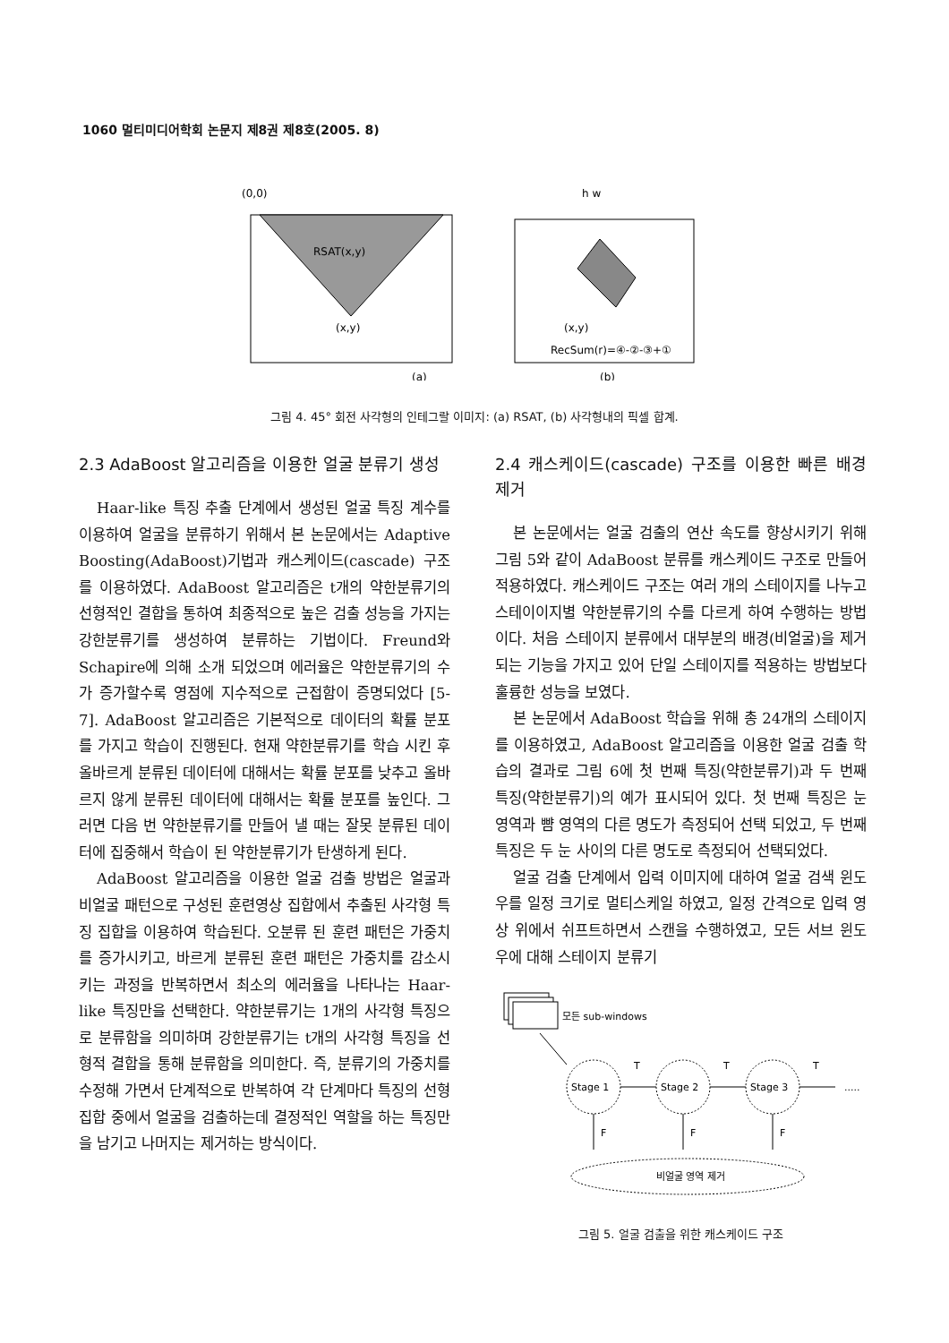1060 멀티미디어학회 논문지 제8권 제8호(2005. 8)
(0,0)
RSAT(x,y)
(x,y)
(a)
h w
(x,y)
RecSum(r)=④-②-③+①
(b)
그림 4. 45° 회전 사각형의 인테그랄 이미지: (a) RSAT, (b) 사각형내의 픽셀 합계.
2.3 AdaBoost 알고리즘을 이용한 얼굴 분류기 생성
Haar-like 특징 추출 단계에서 생성된 얼굴 특징 계수를 이용하여 얼굴을 분류하기 위해서 본 논문에서는 Adaptive Boosting(AdaBoost)기법과 캐스케이드(cascade) 구조를 이용하였다. AdaBoost 알고리즘은 t개의 약한분류기의 선형적인 결합을 통하여 최종적으로 높은 검출 성능을 가지는 강한분류기를 생성하여 분류하는 기법이다. Freund와 Schapire에 의해 소개 되었으며 에러율은 약한분류기의 수가 증가할수록 영점에 지수적으로 근접함이 증명되었다 [5-7]. AdaBoost 알고리즘은 기본적으로 데이터의 확률 분포를 가지고 학습이 진행된다. 현재 약한분류기를 학습 시킨 후 올바르게 분류된 데이터에 대해서는 확률 분포를 낮추고 올바르지 않게 분류된 데이터에 대해서는 확률 분포를 높인다. 그러면 다음 번 약한분류기를 만들어 낼 때는 잘못 분류된 데이터에 집중해서 학습이 된 약한분류기가 탄생하게 된다.
AdaBoost 알고리즘을 이용한 얼굴 검출 방법은 얼굴과 비얼굴 패턴으로 구성된 훈련영상 집합에서 추출된 사각형 특징 집합을 이용하여 학습된다. 오분류 된 훈련 패턴은 가중치를 증가시키고, 바르게 분류된 훈련 패턴은 가중치를 감소시키는 과정을 반복하면서 최소의 에러율을 나타나는 Haar-like 특징만을 선택한다. 약한분류기는 1개의 사각형 특징으로 분류함을 의미하며 강한분류기는 t개의 사각형 특징을 선형적 결합을 통해 분류함을 의미한다. 즉, 분류기의 가중치를 수정해 가면서 단계적으로 반복하여 각 단계마다 특징의 선형 집합 중에서 얼굴을 검출하는데 결정적인 역할을 하는 특징만을 남기고 나머지는 제거하는 방식이다.
2.4 캐스케이드(cascade) 구조를 이용한 빠른 배경 제거
본 논문에서는 얼굴 검출의 연산 속도를 향상시키기 위해 그림 5와 같이 AdaBoost 분류를 캐스케이드 구조로 만들어 적용하였다. 캐스케이드 구조는 여러 개의 스테이지를 나누고 스테이이지별 약한분류기의 수를 다르게 하여 수행하는 방법이다. 처음 스테이지 분류에서 대부분의 배경(비얼굴)을 제거되는 기능을 가지고 있어 단일 스테이지를 적용하는 방법보다 훌륭한 성능을 보였다.
본 논문에서 AdaBoost 학습을 위해 총 24개의 스테이지를 이용하였고, AdaBoost 알고리즘을 이용한 얼굴 검출 학습의 결과로 그림 6에 첫 번째 특징(약한분류기)과 두 번째 특징(약한분류기)의 예가 표시되어 있다. 첫 번째 특징은 눈 영역과 뺨 영역의 다른 명도가 측정되어 선택 되었고, 두 번째 특징은 두 눈 사이의 다른 명도로 측정되어 선택되었다.
얼굴 검출 단계에서 입력 이미지에 대하여 얼굴 검색 윈도우를 일정 크기로 멀티스케일 하였고, 일정 간격으로 입력 영상 위에서 쉬프트하면서 스캔을 수행하였고, 모든 서브 윈도우에 대해 스테이지 분류기
모든 sub-windows
Stage 1
Stage 2
Stage 3
T
T
T
.....
F
F
F
비얼굴 영역 제거
그림 5. 얼굴 검출을 위한 캐스케이드 구조